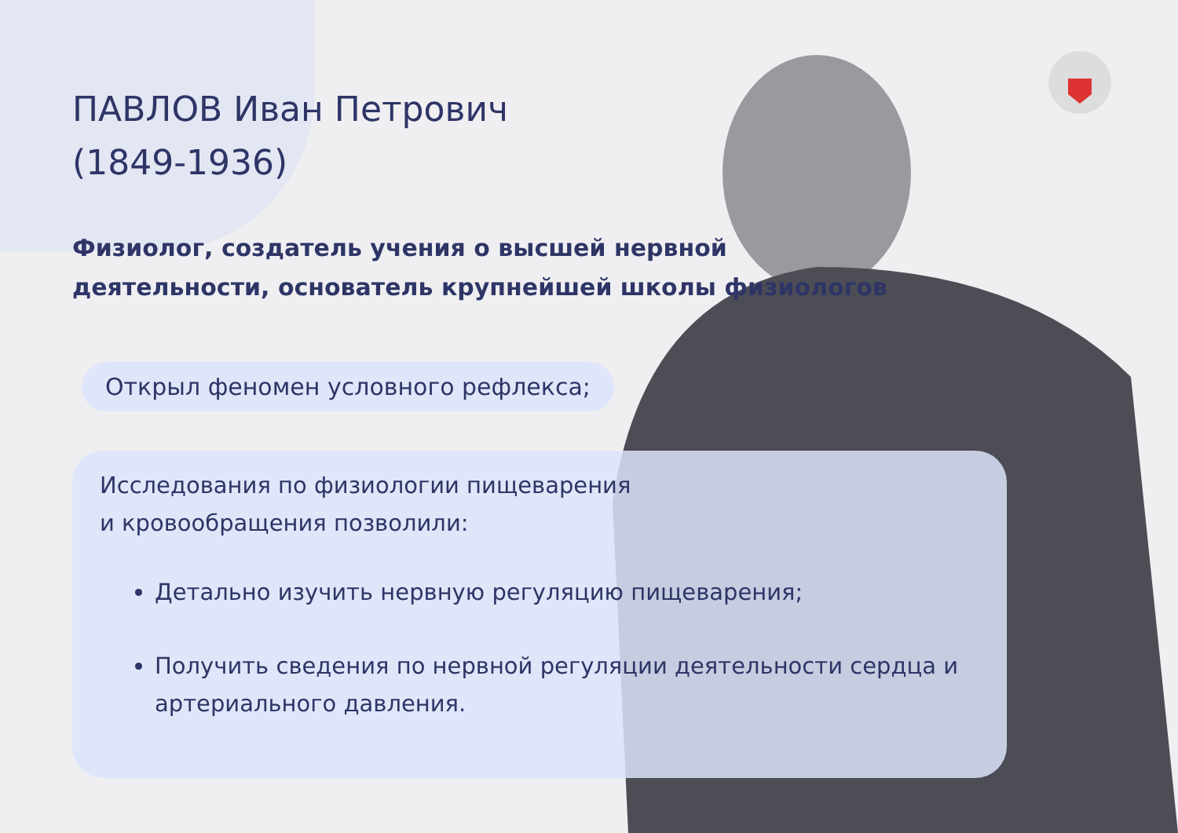ПАВЛОВ Иван Петрович
(1849-1936)
Физиолог, создатель учения о высшей нервной
деятельности, основатель крупнейшей школы физиологов
Открыл феномен условного рефлекса;
Исследования по физиологии пищеварения
и кровообращения позволили:
Детально изучить нервную регуляцию пищеварения;
Получить сведения по нервной регуляции деятельности сердца и артериального давления.